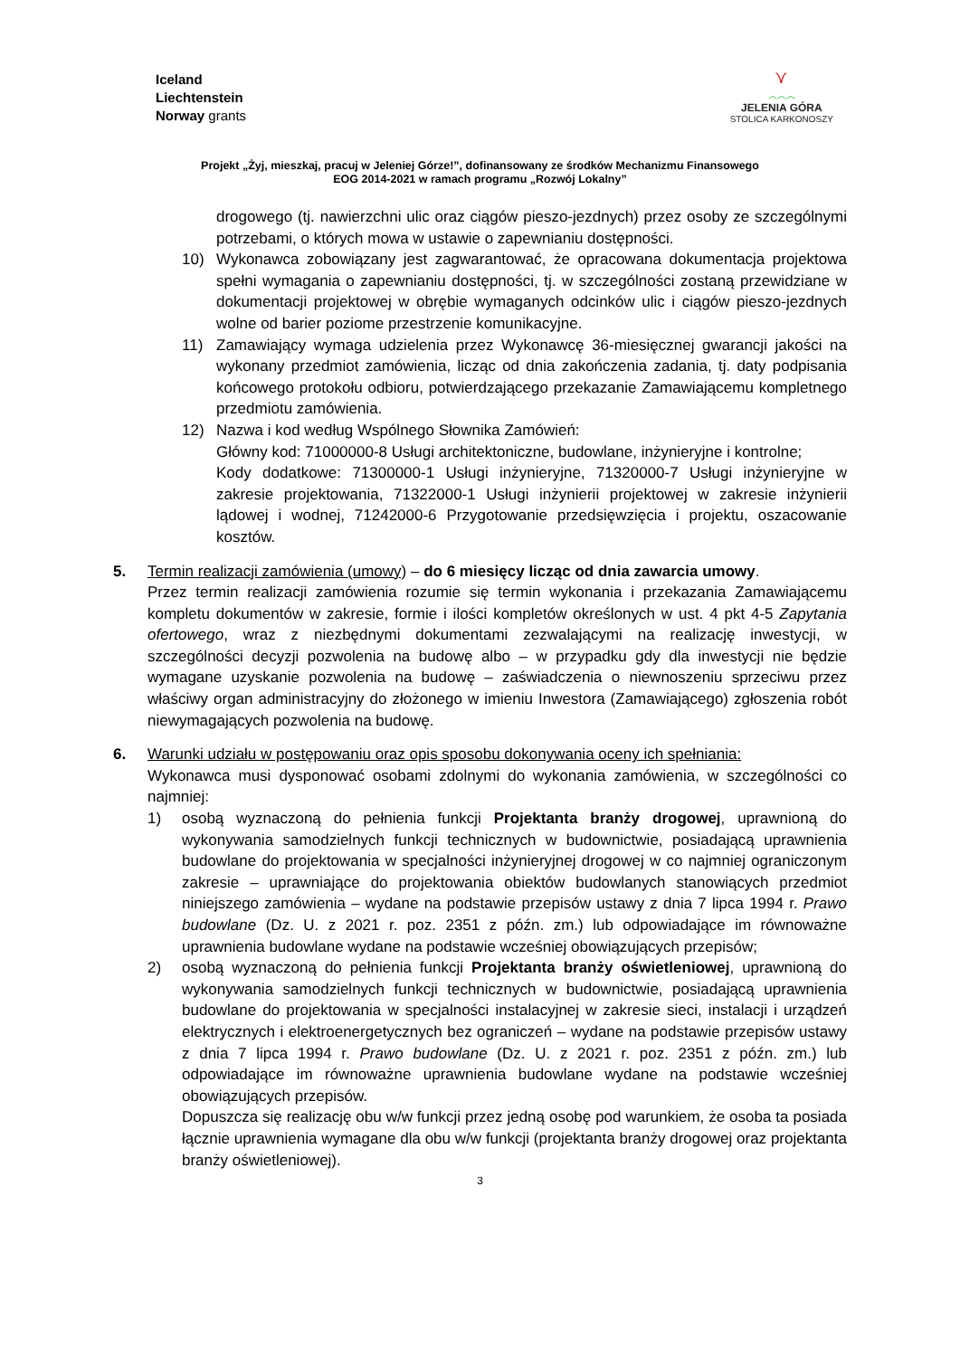Iceland
Liechtenstein
Norway grants
⋎
︿︿︿
JELENIA GÓRA
STOLICA KARKONOSZY
Projekt „Żyj, mieszkaj, pracuj w Jeleniej Górze!”, dofinansowany ze środków Mechanizmu Finansowego
EOG 2014-2021 w ramach programu „Rozwój Lokalny”
drogowego (tj. nawierzchni ulic oraz ciągów pieszo-jezdnych) przez osoby ze szczególnymi potrzebami, o których mowa w ustawie o zapewnianiu dostępności.
10) Wykonawca zobowiązany jest zagwarantować, że opracowana dokumentacja projektowa spełni wymagania o zapewnianiu dostępności, tj. w szczególności zostaną przewidziane w dokumentacji projektowej w obrębie wymaganych odcinków ulic i ciągów pieszo-jezdnych wolne od barier poziome przestrzenie komunikacyjne.
11) Zamawiający wymaga udzielenia przez Wykonawcę 36-miesięcznej gwarancji jakości na wykonany przedmiot zamówienia, licząc od dnia zakończenia zadania, tj. daty podpisania końcowego protokołu odbioru, potwierdzającego przekazanie Zamawiającemu kompletnego przedmiotu zamówienia.
12) Nazwa i kod według Wspólnego Słownika Zamówień:
Główny kod: 71000000-8 Usługi architektoniczne, budowlane, inżynieryjne i kontrolne;
Kody dodatkowe: 71300000-1 Usługi inżynieryjne, 71320000-7 Usługi inżynieryjne w zakresie projektowania, 71322000-1 Usługi inżynierii projektowej w zakresie inżynierii lądowej i wodnej, 71242000-6 Przygotowanie przedsięwzięcia i projektu, oszacowanie kosztów.
5. Termin realizacji zamówienia (umowy) – do 6 miesięcy licząc od dnia zawarcia umowy.
Przez termin realizacji zamówienia rozumie się termin wykonania i przekazania Zamawiającemu kompletu dokumentów w zakresie, formie i ilości kompletów określonych w ust. 4 pkt 4-5 Zapytania ofertowego, wraz z niezbędnymi dokumentami zezwalającymi na realizację inwestycji, w szczególności decyzji pozwolenia na budowę albo – w przypadku gdy dla inwestycji nie będzie wymagane uzyskanie pozwolenia na budowę – zaświadczenia o niewnoszeniu sprzeciwu przez właściwy organ administracyjny do złożonego w imieniu Inwestora (Zamawiającego) zgłoszenia robót niewymagających pozwolenia na budowę.
6. Warunki udziału w postępowaniu oraz opis sposobu dokonywania oceny ich spełniania:
Wykonawca musi dysponować osobami zdolnymi do wykonania zamówienia, w szczególności co najmniej:
1) osobą wyznaczoną do pełnienia funkcji Projektanta branży drogowej, uprawnioną do wykonywania samodzielnych funkcji technicznych w budownictwie, posiadającą uprawnienia budowlane do projektowania w specjalności inżynieryjnej drogowej w co najmniej ograniczonym zakresie – uprawniające do projektowania obiektów budowlanych stanowiących przedmiot niniejszego zamówienia – wydane na podstawie przepisów ustawy z dnia 7 lipca 1994 r. Prawo budowlane (Dz. U. z 2021 r. poz. 2351 z późn. zm.) lub odpowiadające im równoważne uprawnienia budowlane wydane na podstawie wcześniej obowiązujących przepisów;
2) osobą wyznaczoną do pełnienia funkcji Projektanta branży oświetleniowej, uprawnioną do wykonywania samodzielnych funkcji technicznych w budownictwie, posiadającą uprawnienia budowlane do projektowania w specjalności instalacyjnej w zakresie sieci, instalacji i urządzeń elektrycznych i elektroenergetycznych bez ograniczeń – wydane na podstawie przepisów ustawy z dnia 7 lipca 1994 r. Prawo budowlane (Dz. U. z 2021 r. poz. 2351 z późn. zm.) lub odpowiadające im równoważne uprawnienia budowlane wydane na podstawie wcześniej obowiązujących przepisów.
Dopuszcza się realizację obu w/w funkcji przez jedną osobę pod warunkiem, że osoba ta posiada łącznie uprawnienia wymagane dla obu w/w funkcji (projektanta branży drogowej oraz projektanta branży oświetleniowej).
3